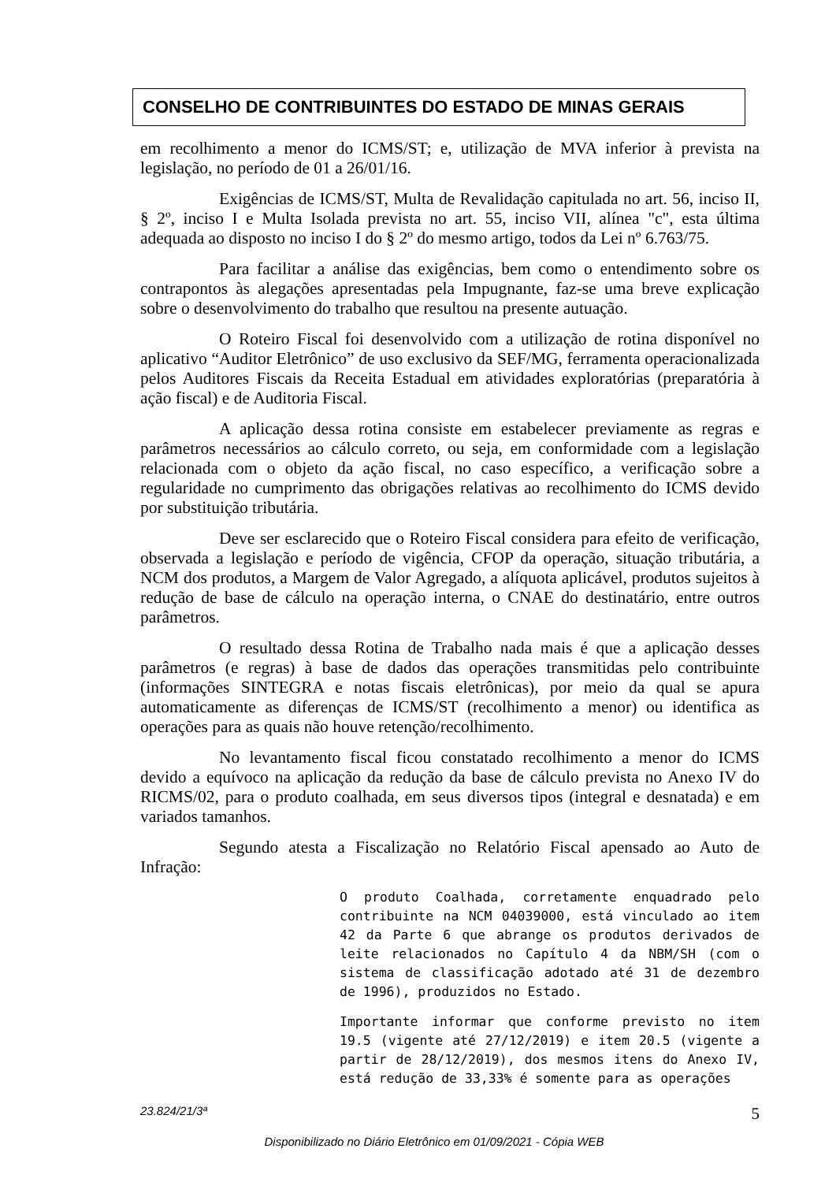CONSELHO DE CONTRIBUINTES DO ESTADO DE MINAS GERAIS
em recolhimento a menor do ICMS/ST; e, utilização de MVA inferior à prevista na legislação, no período de 01 a 26/01/16.
Exigências de ICMS/ST, Multa de Revalidação capitulada no art. 56, inciso II, § 2º, inciso I e Multa Isolada prevista no art. 55, inciso VII, alínea "c", esta última adequada ao disposto no inciso I do § 2º do mesmo artigo, todos da Lei nº 6.763/75.
Para facilitar a análise das exigências, bem como o entendimento sobre os contrapontos às alegações apresentadas pela Impugnante, faz-se uma breve explicação sobre o desenvolvimento do trabalho que resultou na presente autuação.
O Roteiro Fiscal foi desenvolvido com a utilização de rotina disponível no aplicativo “Auditor Eletrônico” de uso exclusivo da SEF/MG, ferramenta operacionalizada pelos Auditores Fiscais da Receita Estadual em atividades exploratórias (preparatória à ação fiscal) e de Auditoria Fiscal.
A aplicação dessa rotina consiste em estabelecer previamente as regras e parâmetros necessários ao cálculo correto, ou seja, em conformidade com a legislação relacionada com o objeto da ação fiscal, no caso específico, a verificação sobre a regularidade no cumprimento das obrigações relativas ao recolhimento do ICMS devido por substituição tributária.
Deve ser esclarecido que o Roteiro Fiscal considera para efeito de verificação, observada a legislação e período de vigência, CFOP da operação, situação tributária, a NCM dos produtos, a Margem de Valor Agregado, a alíquota aplicável, produtos sujeitos à redução de base de cálculo na operação interna, o CNAE do destinatário, entre outros parâmetros.
O resultado dessa Rotina de Trabalho nada mais é que a aplicação desses parâmetros (e regras) à base de dados das operações transmitidas pelo contribuinte (informações SINTEGRA e notas fiscais eletrônicas), por meio da qual se apura automaticamente as diferenças de ICMS/ST (recolhimento a menor) ou identifica as operações para as quais não houve retenção/recolhimento.
No levantamento fiscal ficou constatado recolhimento a menor do ICMS devido a equívoco na aplicação da redução da base de cálculo prevista no Anexo IV do RICMS/02, para o produto coalhada, em seus diversos tipos (integral e desnatada) e em variados tamanhos.
Segundo atesta a Fiscalização no Relatório Fiscal apensado ao Auto de Infração:
O produto Coalhada, corretamente enquadrado pelo contribuinte na NCM 04039000, está vinculado ao item 42 da Parte 6 que abrange os produtos derivados de leite relacionados no Capítulo 4 da NBM/SH (com o sistema de classificação adotado até 31 de dezembro de 1996), produzidos no Estado.
Importante informar que conforme previsto no item 19.5 (vigente até 27/12/2019) e item 20.5 (vigente a partir de 28/12/2019), dos mesmos itens do Anexo IV, está redução de 33,33% é somente para as operações
23.824/21/3ª 5
Disponibilizado no Diário Eletrônico em 01/09/2021 - Cópia WEB